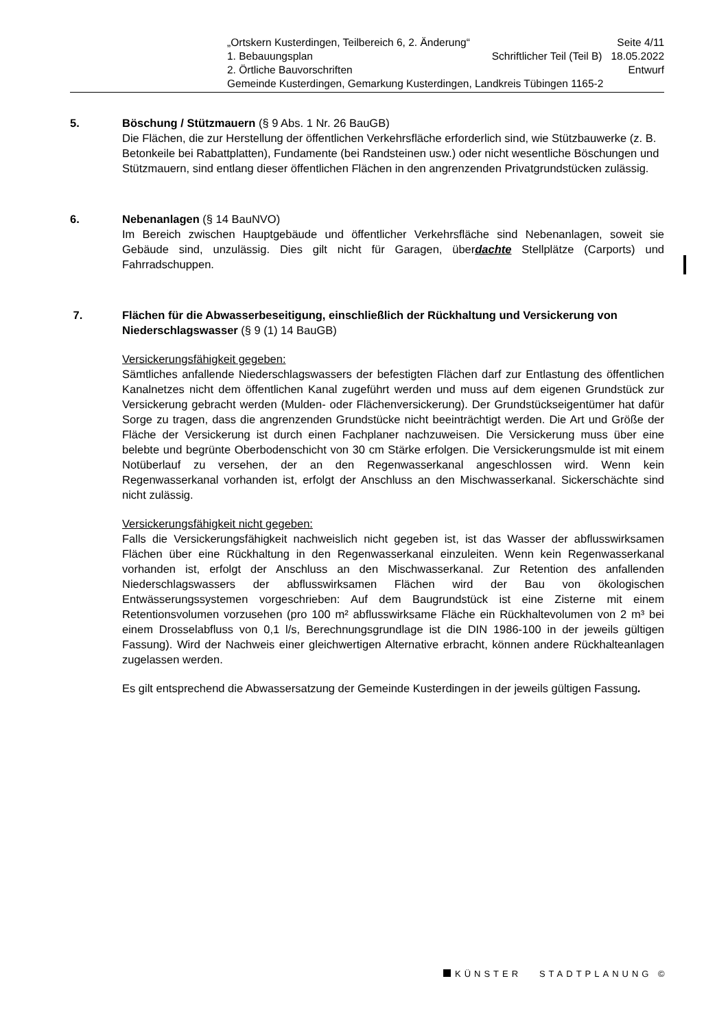„Ortskern Kusterdingen, Teilbereich 6, 2. Änderung“Seite 4/11
1. Bebauungsplan Schriftlicher Teil (Teil B) 18.05.2022
2. Örtliche Bauvorschriften Entwurf
Gemeinde Kusterdingen, Gemarkung Kusterdingen, Landkreis Tübingen 1165-2
5. Böschung / Stützmauern (§ 9 Abs. 1 Nr. 26 BauGB)
Die Flächen, die zur Herstellung der öffentlichen Verkehrsfläche erforderlich sind, wie Stützbauwerke (z. B. Betonkeile bei Rabattplatten), Fundamente (bei Randsteinen usw.) oder nicht wesentliche Böschungen und Stützmauern, sind entlang dieser öffentlichen Flächen in den angrenzenden Privatgrundstücken zulässig.
6. Nebenanlagen (§ 14 BauNVO)
Im Bereich zwischen Hauptgebäude und öffentlicher Verkehrsfläche sind Nebenanlagen, soweit sie Gebäude sind, unzulässig. Dies gilt nicht für Garagen, überdachte Stellplätze (Carports) und Fahrradschuppen.
7. Flächen für die Abwasserbeseitigung, einschließlich der Rückhaltung und Versickerung von Niederschlagswasser (§ 9 (1) 14 BauGB)
Versickerungsfähigkeit gegeben:
Sämtliches anfallende Niederschlagswassers der befestigten Flächen darf zur Entlastung des öffentlichen Kanalnetzes nicht dem öffentlichen Kanal zugeführt werden und muss auf dem eigenen Grundstück zur Versickerung gebracht werden (Mulden- oder Flächenversickerung). Der Grundstückseigentümer hat dafür Sorge zu tragen, dass die angrenzenden Grundstücke nicht beeinträchtigt werden. Die Art und Größe der Fläche der Versickerung ist durch einen Fachplaner nachzuweisen. Die Versickerung muss über eine belebte und begrünte Oberbodenschicht von 30 cm Stärke erfolgen. Die Versickerungsmulde ist mit einem Notüberlauf zu versehen, der an den Regenwasserkanal angeschlossen wird. Wenn kein Regenwasserkanal vorhanden ist, erfolgt der Anschluss an den Mischwasserkanal. Sickerschächte sind nicht zulässig.
Versickerungsfähigkeit nicht gegeben:
Falls die Versickerungsfähigkeit nachweislich nicht gegeben ist, ist das Wasser der abflusswirksamen Flächen über eine Rückhaltung in den Regenwasserkanal einzuleiten. Wenn kein Regenwasserkanal vorhanden ist, erfolgt der Anschluss an den Mischwasserkanal. Zur Retention des anfallenden Niederschlagswassers der abflusswirksamen Flächen wird der Bau von ökologischen Entwässerungssystemen vorgeschrieben: Auf dem Baugrundstück ist eine Zisterne mit einem Retentionsvolumen vorzusehen (pro 100 m² abflusswirksame Fläche ein Rückhaltevolumen von 2 m³ bei einem Drosselabfluss von 0,1 l/s, Berechnungsgrundlage ist die DIN 1986-100 in der jeweils gültigen Fassung). Wird der Nachweis einer gleichwertigen Alternative erbracht, können andere Rückhalteanlagen zugelassen werden.
Es gilt entsprechend die Abwassersatzung der Gemeinde Kusterdingen in der jeweils gültigen Fassung.
KÜNSTER STADTPLANUNG ©